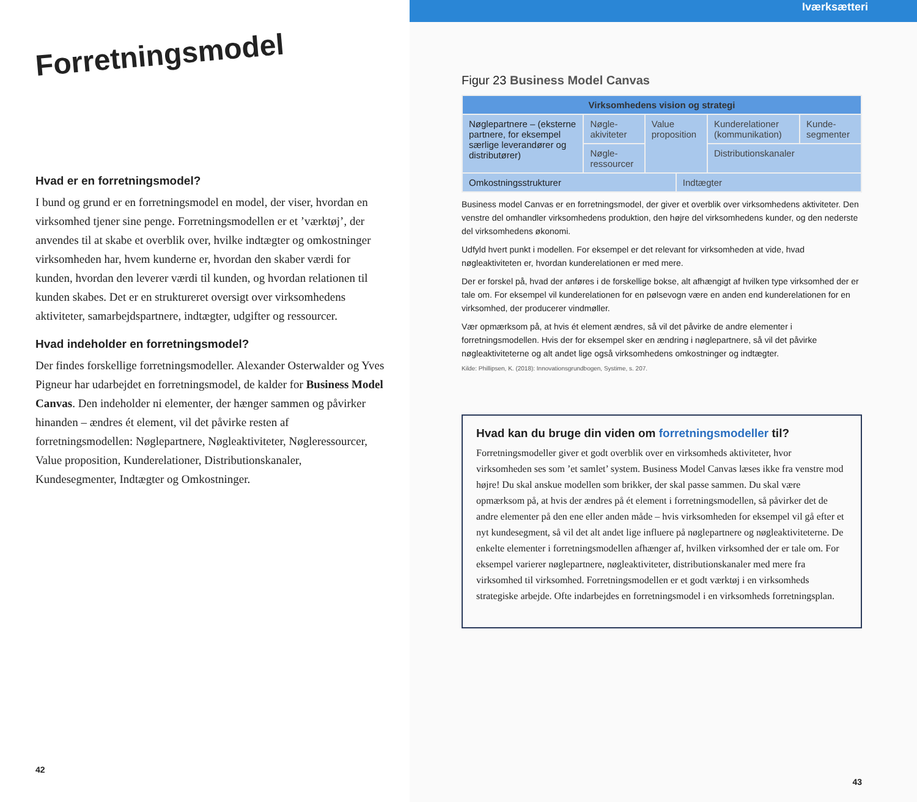Forretningsmodel
Hvad er en forretningsmodel?
I bund og grund er en forretningsmodel en model, der viser, hvordan en virksomhed tjener sine penge. Forretningsmodellen er et ’værktøj’, der anvendes til at skabe et overblik over, hvilke indtægter og omkostninger virksomheden har, hvem kunderne er, hvordan den skaber værdi for kunden, hvordan den leverer værdi til kunden, og hvordan relationen til kunden skabes. Det er en struktureret oversigt over virksomhedens aktiviteter, samarbejdspartnere, indtægter, udgifter og ressourcer.
Hvad indeholder en forretningsmodel?
Der findes forskellige forretningsmodeller. Alexander Osterwalder og Yves Pigneur har udarbejdet en forretningsmodel, de kalder for Business Model Canvas. Den indeholder ni elementer, der hænger sammen og påvirker hinanden – ændres ét element, vil det påvirke resten af forretningsmodellen: Nøglepartnere, Nøgleaktiviteter, Nøgleressourcer, Value proposition, Kunderelationer, Distributionskanaler, Kundesegmenter, Indtægter og Omkostninger.
42
Iværksætteri
Figur 23 Business Model Canvas
| Virksomhedens vision og strategi | | | | | |
| --- | --- | --- | --- | --- | --- |
| Nøglepartnere – (eksterne partnere, for eksempel særlige leverandører og distributører) | Nøgle-akiviteter | Value proposition | | Kunderelationer (kommunikation) | Kunde-segmenter |
| | Nøgle-ressourcer | | | Distributionskanaler | |
| Omkostningsstrukturer | | | Indtægter | | |
Business model Canvas er en forretningsmodel, der giver et overblik over virksomhedens aktiviteter. Den venstre del omhandler virksomhedens produktion, den højre del virksomhedens kunder, og den nederste del virksomhedens økonomi.
Udfyld hvert punkt i modellen. For eksempel er det relevant for virksomheden at vide, hvad nøgleaktiviteten er, hvordan kunderelationen er med mere.
Der er forskel på, hvad der anføres i de forskellige bokse, alt afhængigt af hvilken type virksomhed der er tale om. For eksempel vil kunderelationen for en pølsevogn være en anden end kunderelationen for en virksomhed, der producerer vindmøller.
Vær opmærksom på, at hvis ét element ændres, så vil det påvirke de andre elementer i forretningsmodellen. Hvis der for eksempel sker en ændring i nøglepartnere, så vil det påvirke nøgleaktiviteterne og alt andet lige også virksomhedens omkostninger og indtægter.
Kilde: Phillipsen, K. (2018): Innovationsgrundbogen, Systime, s. 207.
Hvad kan du bruge din viden om forretningsmodeller til?
Forretningsmodeller giver et godt overblik over en virksomheds aktiviteter, hvor virksomheden ses som ’et samlet’ system. Business Model Canvas læses ikke fra venstre mod højre! Du skal anskue modellen som brikker, der skal passe sammen. Du skal være opmærksom på, at hvis der ændres på ét element i forretningsmodellen, så påvirker det de andre elementer på den ene eller anden måde – hvis virksomheden for eksempel vil gå efter et nyt kundesegment, så vil det alt andet lige influere på nøglepartnere og nøgleaktiviteterne. De enkelte elementer i forretningsmodellen afhænger af, hvilken virksomhed der er tale om. For eksempel varierer nøglepartnere, nøgleaktiviteter, distributionskanaler med mere fra virksomhed til virksomhed. Forretningsmodellen er et godt værktøj i en virksomheds strategiske arbejde. Ofte indarbejdes en forretningsmodel i en virksomheds forretningsplan.
43